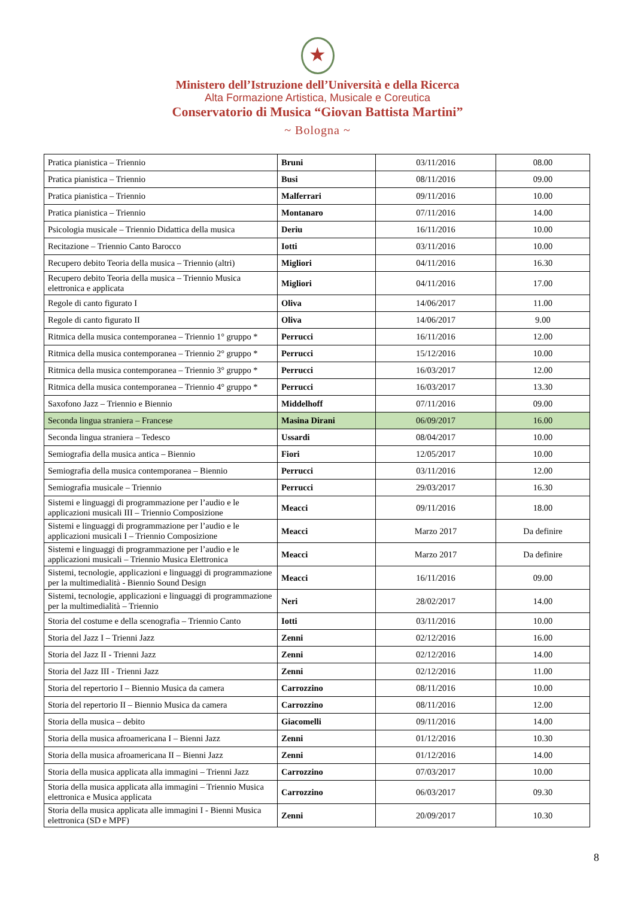★
Ministero dell’Istruzione dell’Università e della Ricerca
Alta Formazione Artistica, Musicale e Coreutica
Conservatorio di Musica “Giovan Battista Martini”
~ Bologna ~
| Pratica pianistica – Triennio | Bruni | 03/11/2016 | 08.00 |
| Pratica pianistica – Triennio | Busi | 08/11/2016 | 09.00 |
| Pratica pianistica – Triennio | Malferrari | 09/11/2016 | 10.00 |
| Pratica pianistica – Triennio | Montanaro | 07/11/2016 | 14.00 |
| Psicologia musicale – Triennio Didattica della musica | Deriu | 16/11/2016 | 10.00 |
| Recitazione – Triennio Canto Barocco | Iotti | 03/11/2016 | 10.00 |
| Recupero debito Teoria della musica – Triennio (altri) | Migliori | 04/11/2016 | 16.30 |
| Recupero debito Teoria della musica – Triennio Musica elettronica e applicata | Migliori | 04/11/2016 | 17.00 |
| Regole di canto figurato I | Oliva | 14/06/2017 | 11.00 |
| Regole di canto figurato II | Oliva | 14/06/2017 | 9.00 |
| Ritmica della musica contemporanea – Triennio 1° gruppo * | Perrucci | 16/11/2016 | 12.00 |
| Ritmica della musica contemporanea – Triennio 2° gruppo * | Perrucci | 15/12/2016 | 10.00 |
| Ritmica della musica contemporanea – Triennio 3° gruppo * | Perrucci | 16/03/2017 | 12.00 |
| Ritmica della musica contemporanea – Triennio 4° gruppo * | Perrucci | 16/03/2017 | 13.30 |
| Saxofono Jazz – Triennio e Biennio | Middelhoff | 07/11/2016 | 09.00 |
| Seconda lingua straniera – Francese | Masina Dirani | 06/09/2017 | 16.00 |
| Seconda lingua straniera – Tedesco | Ussardi | 08/04/2017 | 10.00 |
| Semiografia della musica antica – Biennio | Fiori | 12/05/2017 | 10.00 |
| Semiografia della musica contemporanea – Biennio | Perrucci | 03/11/2016 | 12.00 |
| Semiografia musicale – Triennio | Perrucci | 29/03/2017 | 16.30 |
| Sistemi e linguaggi di programmazione per l’audio e le applicazioni musicali III – Triennio Composizione | Meacci | 09/11/2016 | 18.00 |
| Sistemi e linguaggi di programmazione per l’audio e le applicazioni musicali I – Triennio Composizione | Meacci | Marzo 2017 | Da definire |
| Sistemi e linguaggi di programmazione per l’audio e le applicazioni musicali – Triennio Musica Elettronica | Meacci | Marzo 2017 | Da definire |
| Sistemi, tecnologie, applicazioni e linguaggi di programmazione per la multimedialità - Biennio Sound Design | Meacci | 16/11/2016 | 09.00 |
| Sistemi, tecnologie, applicazioni e linguaggi di programmazione per la multimedialità – Triennio | Neri | 28/02/2017 | 14.00 |
| Storia del costume e della scenografia – Triennio Canto | Iotti | 03/11/2016 | 10.00 |
| Storia del Jazz I – Trienni Jazz | Zenni | 02/12/2016 | 16.00 |
| Storia del Jazz II - Trienni Jazz | Zenni | 02/12/2016 | 14.00 |
| Storia del Jazz III - Trienni Jazz | Zenni | 02/12/2016 | 11.00 |
| Storia del repertorio I – Biennio Musica da camera | Carrozzino | 08/11/2016 | 10.00 |
| Storia del repertorio II – Biennio Musica da camera | Carrozzino | 08/11/2016 | 12.00 |
| Storia della musica – debito | Giacomelli | 09/11/2016 | 14.00 |
| Storia della musica afroamericana I – Bienni Jazz | Zenni | 01/12/2016 | 10.30 |
| Storia della musica afroamericana II – Bienni Jazz | Zenni | 01/12/2016 | 14.00 |
| Storia della musica applicata alla immagini – Trienni Jazz | Carrozzino | 07/03/2017 | 10.00 |
| Storia della musica applicata alla immagini – Triennio Musica elettronica e Musica applicata | Carrozzino | 06/03/2017 | 09.30 |
| Storia della musica applicata alle immagini I - Bienni Musica elettronica (SD e MPF) | Zenni | 20/09/2017 | 10.30 |
8